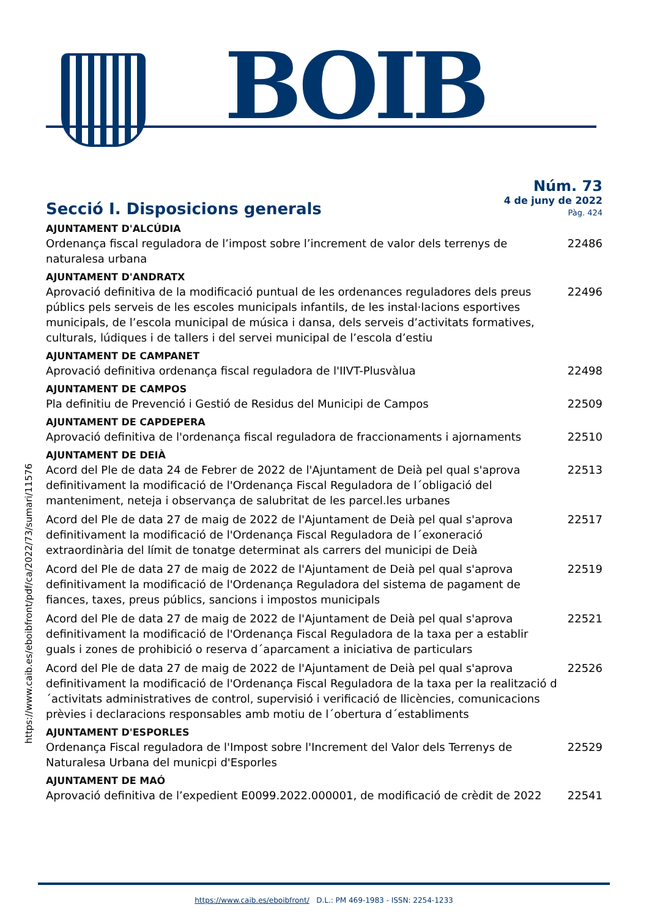BOIB
https://www.caib.es/eboibfront/pdf/ca/2022/73/sumari/11576
Secció I. Disposicions generals
Núm. 73
4 de juny de 2022
Pàg. 424
AJUNTAMENT D'ALCÚDIA
Ordenança fiscal reguladora de l’impost sobre l’increment de valor dels terrenys de naturalesa urbana 22486
AJUNTAMENT D'ANDRATX
Aprovació definitiva de la modificació puntual de les ordenances reguladores dels preus públics pels serveis de les escoles municipals infantils, de les instal·lacions esportives municipals, de l’escola municipal de música i dansa, dels serveis d’activitats formatives, culturals, lúdiques i de tallers i del servei municipal de l’escola d’estiu 22496
AJUNTAMENT DE CAMPANET
Aprovació definitiva ordenança fiscal reguladora de l'IIVT-Plusvàlua 22498
AJUNTAMENT DE CAMPOS
Pla definitiu de Prevenció i Gestió de Residus del Municipi de Campos 22509
AJUNTAMENT DE CAPDEPERA
Aprovació definitiva de l'ordenança fiscal reguladora de fraccionaments i ajornaments 22510
AJUNTAMENT DE DEIÀ
Acord del Ple de data 24 de Febrer de 2022 de l'Ajuntament de Deià pel qual s'aprova definitivament la modificació de l'Ordenança Fiscal Reguladora de l´obligació del manteniment, neteja i observança de salubritat de les parcel.les urbanes 22513
Acord del Ple de data 27 de maig de 2022 de l'Ajuntament de Deià pel qual s'aprova definitivament la modificació de l'Ordenança Fiscal Reguladora de l´exoneració extraordinària del límit de tonatge determinat als carrers del municipi de Deià 22517
Acord del Ple de data 27 de maig de 2022 de l'Ajuntament de Deià pel qual s'aprova definitivament la modificació de l'Ordenança Reguladora del sistema de pagament de fiances, taxes, preus públics, sancions i impostos municipals 22519
Acord del Ple de data 27 de maig de 2022 de l'Ajuntament de Deià pel qual s'aprova definitivament la modificació de l'Ordenança Fiscal Reguladora de la taxa per a establir guals i zones de prohibició o reserva d´aparcament a iniciativa de particulars 22521
Acord del Ple de data 27 de maig de 2022 de l'Ajuntament de Deià pel qual s'aprova definitivament la modificació de l'Ordenança Fiscal Reguladora de la taxa per la realització d´activitats administratives de control, supervisió i verificació de llicències, comunicacions prèvies i declaracions responsables amb motiu de l´obertura d´establiments 22526
AJUNTAMENT D'ESPORLES
Ordenança Fiscal reguladora de l'Impost sobre l'Increment del Valor dels Terrenys de Naturalesa Urbana del municpi d'Esporles 22529
AJUNTAMENT DE MAÓ
Aprovació definitiva de l’expedient E0099.2022.000001, de modificació de crèdit de 2022 22541
https://www.caib.es/eboibfront/ D.L.: PM 469-1983 - ISSN: 2254-1233